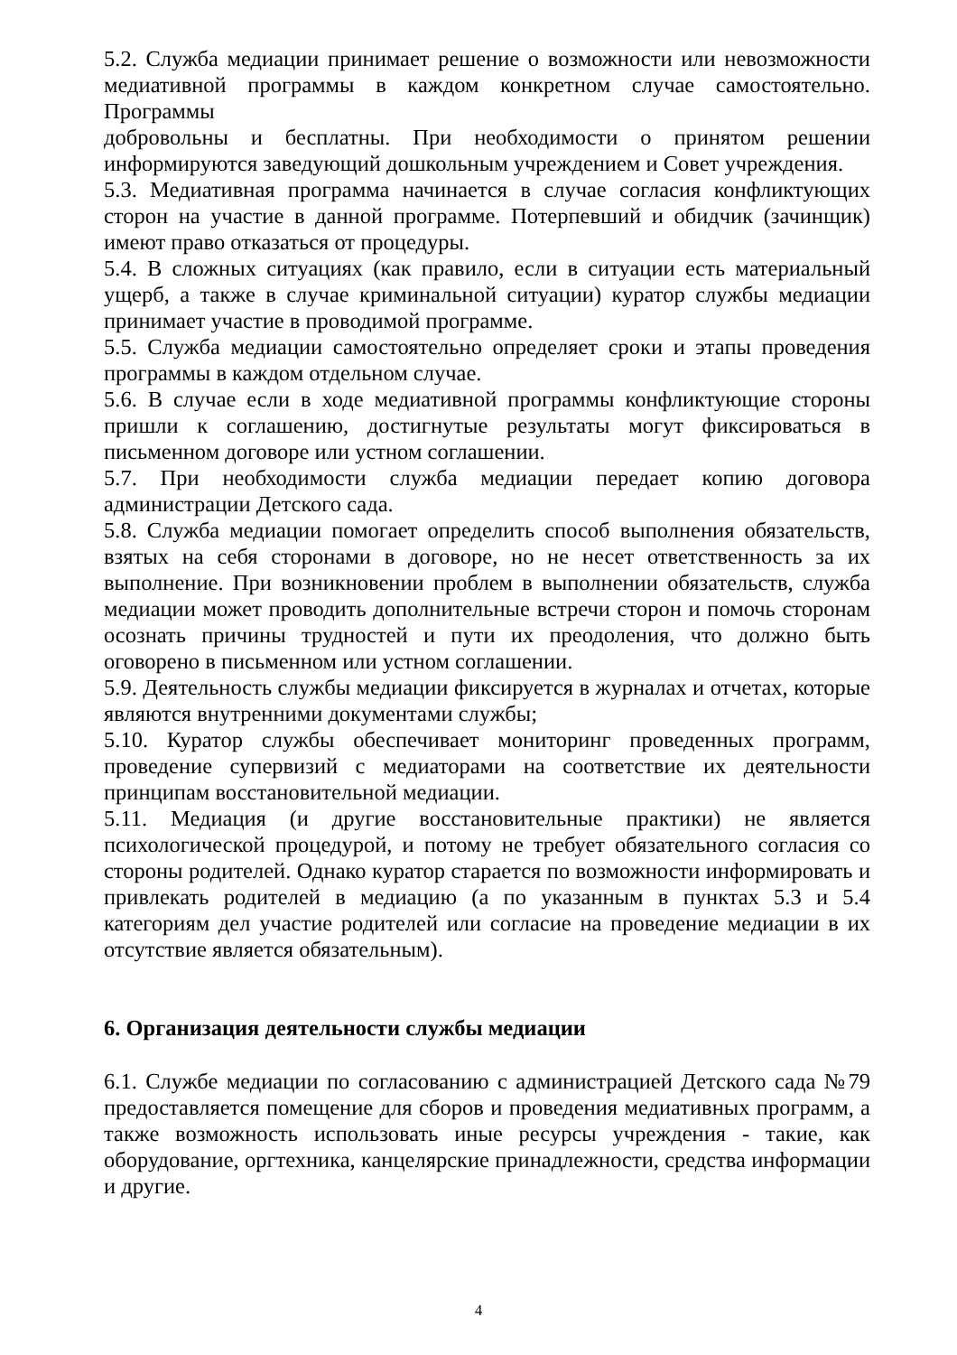5.2. Служба медиации принимает решение о возможности или невозможности медиативной программы в каждом конкретном случае самостоятельно. Программы
добровольны и бесплатны. При необходимости о принятом решении информируются заведующий дошкольным учреждением и Совет учреждения.
5.3. Медиативная программа начинается в случае согласия конфликтующих сторон на участие в данной программе. Потерпевший и обидчик (зачинщик) имеют право отказаться от процедуры.
5.4. В сложных ситуациях (как правило, если в ситуации есть материальный ущерб, а также в случае криминальной ситуации) куратор службы медиации принимает участие в проводимой программе.
5.5. Служба медиации самостоятельно определяет сроки и этапы проведения программы в каждом отдельном случае.
5.6. В случае если в ходе медиативной программы конфликтующие стороны пришли к соглашению, достигнутые результаты могут фиксироваться в письменном договоре или устном соглашении.
5.7. При необходимости служба медиации передает копию договора администрации Детского сада.
5.8. Служба медиации помогает определить способ выполнения обязательств, взятых на себя сторонами в договоре, но не несет ответственность за их выполнение. При возникновении проблем в выполнении обязательств, служба медиации может проводить дополнительные встречи сторон и помочь сторонам осознать причины трудностей и пути их преодоления, что должно быть оговорено в письменном или устном соглашении.
5.9. Деятельность службы медиации фиксируется в журналах и отчетах, которые являются внутренними документами службы;
5.10. Куратор службы обеспечивает мониторинг проведенных программ, проведение супервизий с медиаторами на соответствие их деятельности принципам восстановительной медиации.
5.11. Медиация (и другие восстановительные практики) не является психологической процедурой, и потому не требует обязательного согласия со стороны родителей. Однако куратор старается по возможности информировать и привлекать родителей в медиацию (а по указанным в пунктах 5.3 и 5.4 категориям дел участие родителей или согласие на проведение медиации в их отсутствие является обязательным).
6. Организация деятельности службы медиации
6.1. Службе медиации по согласованию с администрацией Детского сада №79 предоставляется помещение для сборов и проведения медиативных программ, а также возможность использовать иные ресурсы учреждения - такие, как оборудование, оргтехника, канцелярские принадлежности, средства информации и другие.
4